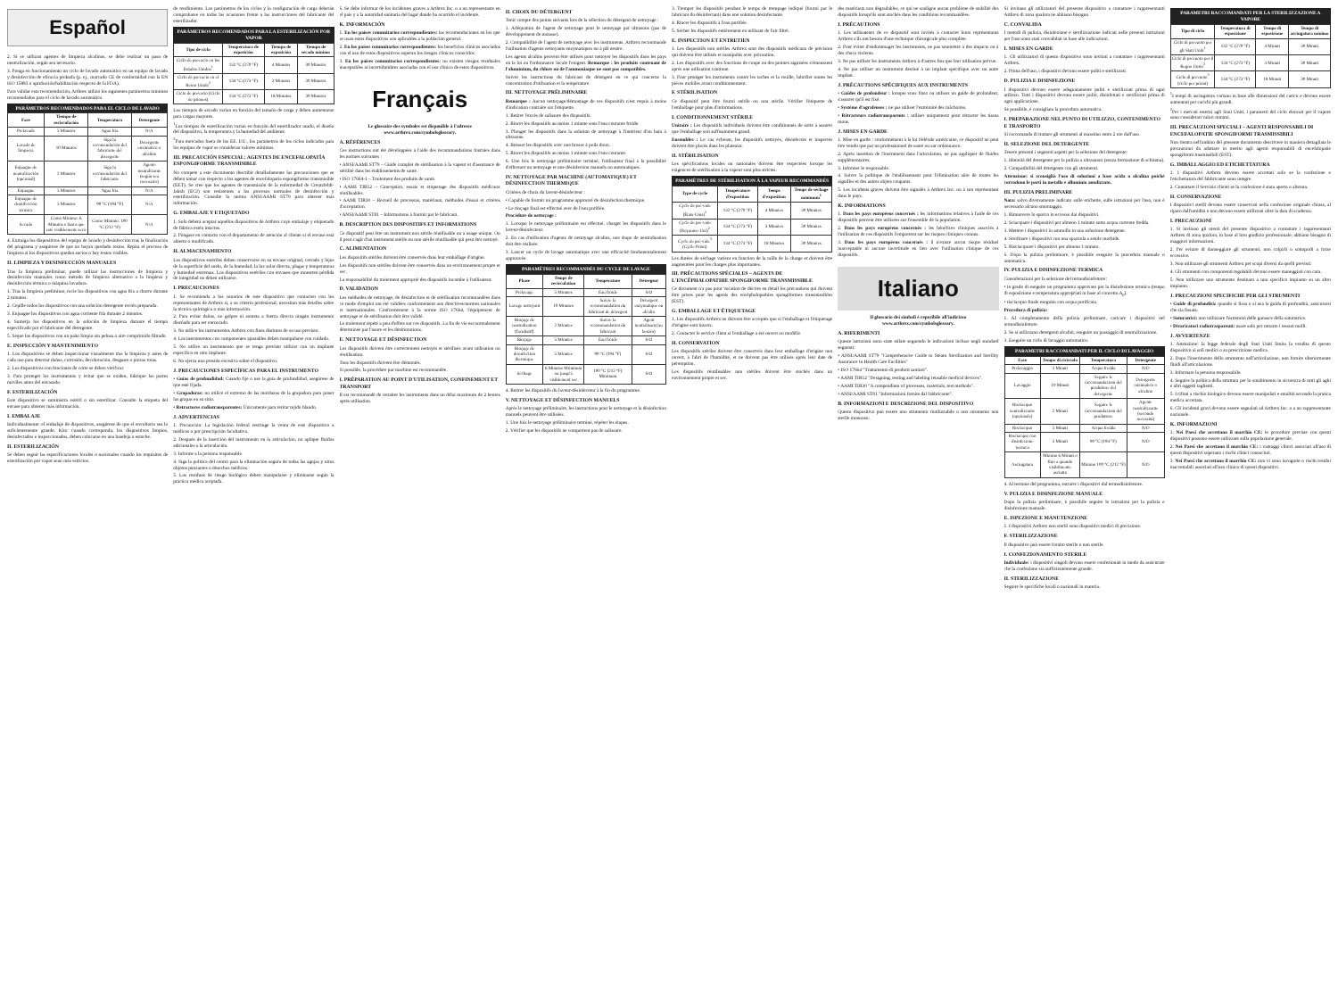Español
2. Si se utilizan agentes de limpieza alcalinos, se debe realizar un paso de neutralización, según sea necesario.
3. Ponga en funcionamiento un ciclo de lavado automático en un equipo de lavado y desinfección de eficacia probada (p. ej., marcado CE de conformidad con la EN ISO 15883 o aprobación/habilitación respecto de la FDA).
Para validar esta recomendación, Arthrex utilizó los siguientes parámetros mínimos recomendados para el ciclo de lavado automático.
PARÁMETROS RECOMENDADOS PARA EL CICLO DE LAVADO
| Fase | Tiempo de recirculación | Temperatura | Detergente |
| --- | --- | --- | --- |
| Prelavado | 5 Minutos | Agua fría | N/A |
| Lavado de limpieza | 10 Minutos | Siga la recomendación del fabricante del detergente | Detergente enzimático o alcalino |
| Enjuague de neutralización (opcional) | 2 Minutos | Siga la recomendación del fabricante | Agente neutralizante (según sea necesario) |
| Enjuague | 5 Minutos | Agua fría | N/A |
| Enjuague de desinfección térmica | 5 Minutos | 90 °C (194 °F) | N/A |
| Secado | Como Mínimo. 6 Minutos o hasta que esté visiblemente seco | Como Mínimo. 100 °C (212 °F) | N/A |
4. Extraiga los dispositivos del equipo de lavado y desinfección tras la finalización del programa y asegúrese de que no hayan quedado restos. Repita el proceso de limpieza si los dispositivos quedan sucios o hay restos visibles.
II. LIMPIEZA Y DESINFECCIÓN MANUALES
Tras la limpieza preliminar, puede utilizar las instrucciones de limpieza y desinfección manuales como método de limpieza alternativo a la limpieza y desinfección térmica o máquina lavadora.
1. Tras la limpieza preliminar, rocíe los dispositivos con agua fría a chorro durante 2 minutos.
2. Cepille todos los dispositivos con una solución detergente recién preparada.
3. Enjuague los dispositivos con agua corriente fría durante 2 minutos.
4. Sumerja los dispositivos en la solución de limpieza durante el tiempo especificado por el fabricante del detergente.
5. Seque los dispositivos con un paño limpio sin pelusa o aire comprimido filtrado.
E. INSPECCIÓN Y MANTENIMIENTO
1. Los dispositivos se deben inspeccionar visualmente tras la limpieza y antes de cada uso para detectar daños, corrosión, decoloración, desgaste o piezas rotas.
2. Los dispositivos con funciones de corte se deben verificar.
3. Para proteger los instrumentos y evitar que se oxiden, lubrique las partes móviles antes del envasado.
F. ESTERILIZACIÓN
Este dispositivo se suministra estéril o sin esterilizar. Consulte la etiqueta del envase para obtener más información.
I. EMBALAJE
Individualmente: el embalaje de dispositivos, asegúrese de que el envoltorio sea lo suficientemente grande. Kits: cuando corresponda, los dispositivos limpios, desinfectados e inspeccionados, deben colocarse en una bandeja o estuche.
II. ESTERILIZACIÓN
Se deben seguir las especificaciones locales o nacionales cuando los requisitos de esterilización por vapor sean más estrictos.
de rendimiento. Los parámetros de los ciclos y la configuración de carga deberán comprobarse en todas las ocasiones frente a las instrucciones del fabricante del esterilizador.
PARÁMETROS RECOMENDADOS PARA LA ESTERILIZACIÓN POR VAPOR
| Tipo de ciclo | Temperatura de exposición | Tiempo de exposición | Tiempo de secado mínimo |
| --- | --- | --- | --- |
| Ciclo de prevacío en los Estados Unidos<sup>1</sup> | 132 °C (270 °F) | 4 Minutos | 30 Minutos |
| Ciclo de prevacío en el Reino Unido<sup>2</sup> | 134 °C (273 °F) | 3 Minutos | 30 Minutos |
| Ciclo de prevacío (Ciclo de priones) | 134 °C (273 °F) | 18 Minutos | 30 Minutos |
Los tiempos de secado varían en función del tamaño de carga y deben aumentarse para cargas mayores.
<sup>1</sup> Los tiempos de esterilización varían en función del esterilizador usado, el diseño del dispositivo, la temperatura y la humedad del ambiente.
<sup>2</sup> Para mercados fuera de los EE. UU., los parámetros de los ciclos indicados para los equipos de vapor se consideran valores mínimos.
III. PRECAUCIÓN ESPECIAL: AGENTES DE ENCEFALOPATÍA ESPONGIFORME TRANSMISIBLE
No compete a este documento describir detalladamente las precauciones que se deben tomar con respecto a los agentes de encefalopatía espongiforme transmisible (EET). Se cree que los agentes de transmisión de la enfermedad de Creutzfeldt-Jakob (ECJ) son resistentes a los procesos normales de desinfección y esterilización. Consulte la norma ANSI/AAMI ST79 para obtener más información.
G. EMBALAJE Y ETIQUETADO
1. Solo deberá aceptar aquellos dispositivos de Arthrex cuyo embalaje y etiquetado de fábrica estén intactos.
2. Póngase en contacto con el departamento de atención al cliente si el envase está abierto o modificado.
H. ALMACENAMIENTO
Los dispositivos estériles deben conservarse en su envase original, cerrado y lejos de la superficie del suelo, de la humedad, la luz solar directa, plagas y temperaturas y humedad extremas. Los dispositivos estériles con envases que muestren pérdida de integridad no deben utilizarse.
I. PRECAUCIONES
1. Se recomienda a los usuarios de este dispositivo que contacten con los representantes de Arthrex si, a su criterio profesional, necesitan más detalles sobre la técnica quirúrgica o más información.
2. Para evitar daños, no golpee ni someta a fuerza directa ningún instrumento diseñado para ser enroscado.
3. No utilice los instrumentos Arthrex con fines distintos de su uso previsto.
4. Los instrumentos con componentes ajustables deben manipularse con cuidado.
5. No utilice un instrumento que se tenga previsto utilizar con un implante específico en otro implante.
6. No ejerza una presión excesiva sobre el dispositivo.
J. PRECAUCIONES ESPECÍFICAS PARA EL INSTRUMENTO
• Guías de profundidad: Cuando fije o use la guía de profundidad, asegúrese de que esté fijada.
• Grapadoras: no utilice el extremo de las mordazas de la grapadora para poner las grapas en su sitio.
• Retractores radiotransparentes: Únicamente para retirar tejido blando.
J. ADVERTENCIAS
1. Precaución: La legislación federal restringe la venta de este dispositivo a médicos o por prescripción facultativa.
2. Después de la inserción del instrumento en la articulación, no aplique fluidos adicionales a la articulación.
3. Informe a la persona responsable.
4. Siga la política del centro para la eliminación segura de todas las agujas y otros objetos punzantes o desechos médicos.
5. Los residuos de riesgo biológico deben manipularse y eliminarse según la práctica médica aceptada.
6. Se debe informar de los incidentes graves a Arthrex Inc. o a un representante en el país y a la autoridad sanitaria del lugar donde ha ocurrido el incidente.
K. INFORMACIÓN
1. En los países comunitarios correspondientes: las recomendaciones en los que se usan estos dispositivos son aplicables a la población general.
2. En los países comunitarios correspondientes: los beneficios clínicos asociados con el uso de estos dispositivos superan los riesgos clínicos conocidos.
3. En los países comunitarios correspondientes: no existen riesgos residuales inaceptables ni incertidumbres asociadas con el uso clínico de estos dispositivos.
Français
Le glossaire des symboles est disponible à l'adresse www.arthrex.com/symbolsglossary.
A. RÉFÉRENCES
Ces instructions ont été développées à l'aide des recommandations fournies dans les normes suivantes :
• ANSI/AAMI ST79 – Guide complet de stérilisation à la vapeur et d'assurance de stérilité dans les établissements de santé.
• ISO 17664-1 – Traitement des produits de santé.
• AAMI TIR12 – Conception, essais et étiquetage des dispositifs médicaux réutilisables.
• AAMI TIR30 – Recueil de processus, matériaux, méthodes d'essai et critères d'acceptation.
• ANSI/AAMI ST81 – Informations à fournir par le fabricant.
B. DESCRIPTION DES DISPOSITIFS ET INFORMATIONS
Ce dispositif peut être un instrument non stérile réutilisable ou à usage unique. Ou il peut s'agir d'un instrument stérile ou non stérile réutilisable qui peut être nettoyé.
C. ALIMENTATION
Les dispositifs stériles doivent être conservés dans leur emballage d'origine.
Les dispositifs non stériles doivent être conservés dans un environnement propre et sec.
La responsabilité du traitement approprié des dispositifs incombe à l'utilisateur.
D. VALIDATION
Les méthodes de nettoyage, de désinfection et de stérilisation recommandées dans ce mode d'emploi ont été validées conformément aux directives/normes nationales et internationales. Conformément à la norme ISO 17664, l'équipement de nettoyage et de stérilisation doit être validé.
Le traitement répété a peu d'effets sur ces dispositifs. La fin de vie est normalement déterminée par l'usure et les détériorations.
E. NETTOYAGE ET DÉSINFECTION
Les dispositifs doivent être correctement nettoyés et stérilisés avant utilisation ou réutilisation.
Tous les dispositifs doivent être démontés.
Si possible, la procédure par machine est recommandée.
I. PRÉPARATION AU POINT D'UTILISATION, CONFINEMENT ET TRANSPORT
Il est recommandé de retraiter les instruments dans un délai maximum de 2 heures après utilisation.
II. CHOIX DU DÉTERGENT
Tenir compte des points suivants lors de la sélection du détergent de nettoyage :
1. Adéquation de l'agent de nettoyage pour le nettoyage par ultrasons (pas de développement de mousse).
2. Compatibilité de l'agent de nettoyage avec les instruments. Arthrex recommande l'utilisation d'agents nettoyants enzymatiques ou à pH neutre.
Les agents alcalins peuvent être utilisés pour nettoyer les dispositifs dans les pays où la loi ou l'ordonnance locale l'exigent. Remarque : les produits contenant de l'aluminium, du chlore ou de l'ammoniaque ne sont pas compatibles.
Suivre les instructions du fabricant de détergent en ce qui concerne la concentration d'utilisation et la température.
III. NETTOYAGE PRÉLIMINAIRE
Remarque : Aucun nettoyage/démontage de ces dispositifs n'est requis à moins d'indication contraire sur l'étiquette.
1. Retirer l'excès de salissure des dispositifs.
2. Rincer les dispositifs au moins 1 minute sous l'eau courante froide.
3. Plonger les dispositifs dans la solution de nettoyage à l'intérieur d'un bain à ultrasons.
4. Brosser les dispositifs avec une brosse à poils doux.
5. Rincer les dispositifs au moins 1 minute sous l'eau courante.
6. Une fois le nettoyage préliminaire terminé, l'utilisateur final a la possibilité d'effectuer un nettoyage et une désinfection manuels ou automatiques.
IV. NETTOYAGE PAR MACHINE (AUTOMATIQUE) ET DÉSINFECTION THERMIQUE
Critères de choix du laveur-désinfecteur :
• Capable de fournir un programme approuvé de désinfection thermique.
• Le rinçage final est effectué avec de l'eau purifiée.
Procédure de nettoyage :
1. Lorsque le nettoyage préliminaire est effectué, charger les dispositifs dans le laveur-désinfecteur.
2. En cas d'utilisation d'agents de nettoyage alcalins, une étape de neutralisation doit être réalisée.
3. Lancer un cycle de lavage automatique avec une efficacité fondamentalement approuvée.
PARAMÈTRES RECOMMANDÉS DU CYCLE DE LAVAGE
| Phase | Temps de recirculation | Température | Détergent |
| --- | --- | --- | --- |
| Prélavage | 5 Minutes | Eau froide | S/O |
| Lavage nettoyant | 10 Minutes | Suivre la recommandation du fabricant de détergent | Détergent enzymatique ou alcalin |
| Rinçage de neutralisation (facultatif) | 2 Minutes | Suivre la recommandation du fabricant | Agent neutralisant (au besoin) |
| Rinçage | 5 Minutes | Eau froide | S/O |
| Rinçage de désinfection thermique | 5 Minutes | 90 °C (194 °F) | S/O |
| Séchage | 6 Minutes Minimum ou jusqu'à visiblement sec | 100 °C (212 °F) Minimum | S/O |
4. Retirer les dispositifs du laveur-désinfecteur à la fin du programme.
V. NETTOYAGE ET DÉSINFECTION MANUELS
Après le nettoyage préliminaire, les instructions pour le nettoyage et la désinfection manuels peuvent être utilisées.
1. Une fois le nettoyage préliminaire terminé, répéter les étapes.
2. Vérifier que les dispositifs ne comportent pas de salissure.
3. Tremper les dispositifs pendant le temps de trempage indiqué (fourni par le fabricant du désinfectant) dans une solution désinfectante.
4. Rincer les dispositifs à l'eau purifiée.
5. Sécher les dispositifs entièrement en utilisant de l'air filtré.
E. INSPECTION ET ENTRETIEN
1. Les dispositifs non stériles Arthrex sont des dispositifs médicaux de précision qui doivent être utilisés et manipulés avec précaution.
2. Les dispositifs avec des fonctions de coupe ou des pointes aiguisées s'émoussent après une utilisation continue.
3. Pour protéger les instruments contre les taches et la rouille, lubrifier toutes les pièces mobiles avant conditionnement.
F. STÉRILISATION
Ce dispositif peut être fourni stérile ou non stérile. Vérifier l'étiquette de l'emballage pour plus d'informations.
I. CONDITIONNEMENT STÉRILE
Unitaire : Les dispositifs individuels doivent être conditionnés de sorte à assurer que l'emballage soit suffisamment grand.
Ensembles : Le cas échéant, les dispositifs nettoyés, désinfectés et inspectés doivent être placés dans les plateaux.
II. STÉRILISATION
Les spécifications locales ou nationales doivent être respectées lorsque les exigences de stérilisation à la vapeur sont plus strictes.
PARAMÈTRES DE STÉRILISATION À LA VAPEUR RECOMMANDÉS
| Type de cycle | Température d'exposition | Temps d'exposition | Temps de séchage minimum<sup>1</sup> |
| --- | --- | --- | --- |
| Cycle de pré-vide (États-Unis)<sup>1</sup> | 132 °C (270 °F) | 4 Minutes | 30 Minutes |
| Cycle de pré-vide (Royaume-Uni)<sup>2</sup> | 134 °C (273 °F) | 3 Minutes | 30 Minutes |
| Cycle de pré-vide<sup>3</sup> (Cycle Prion) | 134 °C (273 °F) | 18 Minutes | 30 Minutes |
Les durées de séchage varient en fonction de la taille de la charge et doivent être augmentées pour les charges plus importantes.
III. PRÉCAUTIONS SPÉCIALES – AGENTS DE L'ENCÉPHALOPATHIE SPONGIFORME TRANSMISSIBLE
Ce document n'a pas pour vocation de décrire en détail les précautions qui doivent être prises pour les agents des encéphalopathies spongiformes transmissibles (EST).
G. EMBALLAGE ET ÉTIQUETAGE
1. Les dispositifs Arthrex ne doivent être acceptés que si l'emballage et l'étiquetage d'origine sont intacts.
2. Contacter le service client si l'emballage a été ouvert ou modifié.
H. CONSERVATION
Les dispositifs stériles doivent être conservés dans leur emballage d'origine non ouvert, à l'abri de l'humidité, et ne doivent pas être utilisés après leur date de péremption.
Les dispositifs réutilisables non stériles doivent être stockés dans un environnement propre et sec.
des matériaux non dégradables, ce qui ne souligne aucun problème de stabilité des dispositifs lorsqu'ils sont stockés dans les conditions recommandées.
I. PRÉCAUTIONS
1. Les utilisateurs de ce dispositif sont invités à contacter leurs représentants Arthrex s'ils ont besoin d'une technique chirurgicale plus complète.
2. Pour éviter d'endommager les instruments, ne pas soumettre à des impacts ou à des chocs violents.
3. Ne pas utiliser les instruments Arthrex à d'autres fins que leur utilisation prévue.
4. Ne pas utiliser un instrument destiné à un implant spécifique avec un autre implant.
J. PRÉCAUTIONS SPÉCIFIQUES AUX INSTRUMENTS
• Guides de profondeur : lorsque vous fixez ou utilisez un guide de profondeur, s'assurer qu'il est fixé.
• Système d'agrafeuses : ne pas utiliser l'extrémité des mâchoires.
• Rétracteurs radiotransparents : utiliser uniquement pour rétracter les tissus mous.
J. MISES EN GARDE
1. Mise en garde : conformément à la loi fédérale américaine, ce dispositif ne peut être vendu que par un professionnel de santé ou sur ordonnance.
2. Après insertion de l'instrument dans l'articulation, ne pas appliquer de fluides supplémentaires.
3. Informer le responsable.
4. Suivre la politique de l'établissement pour l'élimination sûre de toutes les aiguilles et des autres objets coupants.
5. Les incidents graves doivent être signalés à Arthrex Inc. ou à son représentant dans le pays.
K. INFORMATIONS
1. Dans les pays européens concernés : les informations relatives à l'aide de ces dispositifs peuvent être utilisées sur l'ensemble de la population.
2. Dans les pays européens concernés : les bénéfices cliniques associés à l'utilisation de ces dispositifs l'emportent sur les risques cliniques connus.
3. Dans les pays européens concernés : il n'existe aucun risque résiduel inacceptable ni aucune incertitude en lien avec l'utilisation clinique de ces dispositifs.
Italiano
Il glossario dei simboli è reperibile all'indirizzo www.arthrex.com/symbolsglossary.
A. RIFERIMENTI
Queste istruzioni sono state stilate seguendo le indicazioni incluse negli standard seguenti:
• ANSI/AAMI ST79 "Comprehensive Guide to Steam Sterilization and Sterility Assurance in Health Care Facilities"
• ISO 17664 "Trattamento di prodotti sanitari".
• AAMI TIR12 "Designing, testing and labeling reusable medical devices".
• AAMI TIR30 "A compendium of processes, materials, test methods".
• ANSI/AAMI ST81 "Informazioni fornite dal fabbricante".
B. INFORMAZIONI E DESCRIZIONE DEL DISPOSITIVO
Questo dispositivo può essere uno strumento riutilizzabile o uno strumento non sterile monouso.
Si invitano gli utilizzatori del presente dispositivo a contattare i rappresentanti Arthrex di zona qualora ne abbiano bisogno.
C. CONVALIDA
I metodi di pulizia, disinfezione e sterilizzazione indicati nelle presenti Istruzioni per l'uso sono stati convalidati in base alle indicazioni.
I. MISES EN GARDE
1. Gli utilizzatori di questo dispositivo sono invitati a contattare i rappresentanti Arthrex.
2. Prima dell'uso, i dispositivi devono essere puliti e sterilizzati.
D. PULIZIA E DISINFEZIONE
I dispositivi devono essere adeguatamente puliti e sterilizzati prima di ogni utilizzo. Tutti i dispositivi devono essere puliti, disinfettati e sterilizzati prima di ogni applicazione.
Se possibile, è consigliata la procedura automatica.
I. PREPARAZIONE NEL PUNTO DI UTILIZZO, CONTENIMENTO E TRASPORTO
Si raccomanda di trattare gli strumenti al massimo entro 2 ore dall'uso.
II. SELEZIONE DEL DETERGENTE
Tenere presenti i seguenti aspetti per la selezione del detergente:
1. Idoneità del detergente per la pulizia a ultrasuoni (senza formazione di schiuma).
2. Compatibilità del detergente con gli strumenti.
Attenzione: si sconsiglia l'uso di soluzioni a base acida o alcalina poiché corrodono le parti in metallo e alluminio anodizzato.
III. PULIZIA PRELIMINARE
Nota: salvo diversamente indicato sulle etichette, sulle istruzioni per l'uso, non è necessario alcuno smontaggio.
1. Rimuovere lo sporco in eccesso dai dispositivi.
2. Sciacquare i dispositivi per almeno 1 minuto sotto acqua corrente fredda.
3. Mettere i dispositivi in ammollo in una soluzione detergente.
4. Strofinare i dispositivi con una spazzola a setole morbide.
5. Risciacquare i dispositivi per almeno 1 minuto.
6. Dopo la pulizia preliminare, è possibile eseguire la procedura manuale o automatica.
IV. PULIZIA E DISINFEZIONE TERMICA
Considerazioni per la selezione del termodisinfettore:
• in grado di eseguire un programma approvato per la disinfezione termica (tempo di esposizione e temperatura appropriati in base al concetto A<sub>0</sub>).
• risciacquo finale eseguito con acqua purificata.
Procedura di pulizia:
1. Al completamento della pulizia preliminare, caricare i dispositivi nel termodisinfettore.
2. Se si utilizzano detergenti alcalini, eseguire un passaggio di neutralizzazione.
3. Eseguire un ciclo di lavaggio automatico.
PARAMETRI RACCOMANDATI PER IL CICLO DI LAVAGGIO
| Fase | Tempo di ricircolo | Temperatura | Detergente |
| --- | --- | --- | --- |
| Prelavaggio | 5 Minuti | Acqua fredda | N/D |
| Lavaggio | 10 Minuti | Seguire le raccomandazioni del produttore del detergente | Detergente enzimatico o alcalino |
| Risciacquo neutralizzante (opzionale) | 2 Minuti | Seguire le raccomandazioni del produttore | Agente neutralizzante (secondo necessità) |
| Risciacquo | 5 Minuti | Acqua fredda | N/D |
| Risciacquo con disinfezione termica | 5 Minuti | 90 °C (194 °F) | N/D |
| Asciugatura | Minimo 6 Minuti o fino a quando visibilmente asciutto | Minimo 100 °C (212 °F) | N/D |
4. Al termine del programma, estrarre i dispositivi dal termodisinfettore.
V. PULIZIA E DISINFEZIONE MANUALE
Dopo la pulizia preliminare, è possibile seguire le istruzioni per la pulizia e disinfezione manuale.
E. ISPEZIONE E MANUTENZIONE
1. I dispositivi Arthrex non sterili sono dispositivi medici di precisione.
F. STERILIZZAZIONE
Il dispositivo può essere fornito sterile o non sterile.
I. CONFEZIONAMENTO STERILE
Individuale: i dispositivi singoli devono essere confezionati in modo da assicurare che la confezione sia sufficientemente grande.
II. STERILIZZAZIONE
Seguire le specifiche locali o nazionali in materia.
PARAMETRI RACCOMANDATI PER LA STERILIZZAZIONE A VAPORE
| Tipo di ciclo | Temperatura di esposizione | Tempo di esposizione | Tempo di asciugatura minimo |
| --- | --- | --- | --- |
| Ciclo di prevuoto per gli Stati Uniti<sup>1</sup> | 132 °C (270 °F) | 4 Minuti | 30 Minuti |
| Ciclo di prevuoto per il Regno Unito<sup>2</sup> | 134 °C (273 °F) | 3 Minuti | 30 Minuti |
| Ciclo di prevuoto<sup>3</sup> (ciclo per prioni) | 134 °C (273 °F) | 18 Minuti | 30 Minuti |
<sup>1</sup> I tempi di asciugatura variano in base alle dimensioni del carico e devono essere aumentati per carichi più grandi.
<sup>2</sup> Per i mercati esterni agli Stati Uniti, i parametri del ciclo elencati per il vapore sono considerati valori minimi.
III. PRECAUZIONI SPECIALI – AGENTI RESPONSABILI DI ENCEFALOPATIE SPONGIFORMI TRASMISSIBILI
Non rientra nell'ambito del presente documento descrivere in maniera dettagliata le precauzioni da adottare in merito agli agenti responsabili di encefalopatie spongiformi trasmissibili (EST).
G. IMBALLAGGIO ED ETICHETTATURA
1. I dispositivi Arthrex devono essere accettati solo se la confezione e l'etichettatura del fabbricante sono integre.
2. Contattare il Servizio clienti se la confezione è stata aperta o alterata.
H. CONSERVAZIONE
I dispositivi sterili devono essere conservati nella confezione originale chiusa, al riparo dall'umidità e non devono essere utilizzati oltre la data di scadenza.
I. PRECAUZIONI
1. Si invitano gli utenti del presente dispositivo a contattare i rappresentanti Arthrex di zona qualora, in base al loro giudizio professionale, abbiano bisogno di maggiori informazioni.
2. Per evitare di danneggiare gli strumenti, non colpirli o sottoporli a forze eccessive.
3. Non utilizzare gli strumenti Arthrex per scopi diversi da quelli previsti.
4. Gli strumenti con componenti regolabili devono essere maneggiati con cura.
5. Non utilizzare uno strumento destinato a uno specifico impianto su un altro impianto.
J. PRECAUZIONI SPECIFICHE PER GLI STRUMENTI
• Guide di profondità: quando si fissa o si usa la guida di profondità, assicurarsi che sia fissata.
• Suturatrici: non utilizzare l'estremità delle ganasce della suturatrice.
• Divaricatori radiotrasparenti: usare solo per retrarre i tessuti molli.
J. AVVERTENZE
1. Attenzione: la legge federale degli Stati Uniti limita la vendita di questo dispositivo ai soli medici o su prescrizione medica.
2. Dopo l'inserimento dello strumento nell'articolazione, non fornire ulteriormente fluidi all'articolazione.
3. Informare la persona responsabile.
4. Seguire la politica della struttura per lo smaltimento in sicurezza di tutti gli aghi e altri oggetti taglienti.
5. I rifiuti a rischio biologico devono essere manipolati e smaltiti secondo la pratica medica accettata.
6. Gli incidenti gravi devono essere segnalati ad Arthrex Inc. o a un rappresentante nazionale.
K. INFORMAZIONI
1. Nei Paesi che accettano il marchio CE: le procedure previste con questi dispositivi possono essere utilizzate sulla popolazione generale.
2. Nei Paesi che accettano il marchio CE: i vantaggi clinici associati all'uso di questi dispositivi superano i rischi clinici conosciuti.
3. Nei Paesi che accettano il marchio CE: non vi sono incognite o rischi residui inaccettabili associati all'uso clinico di questi dispositivi.